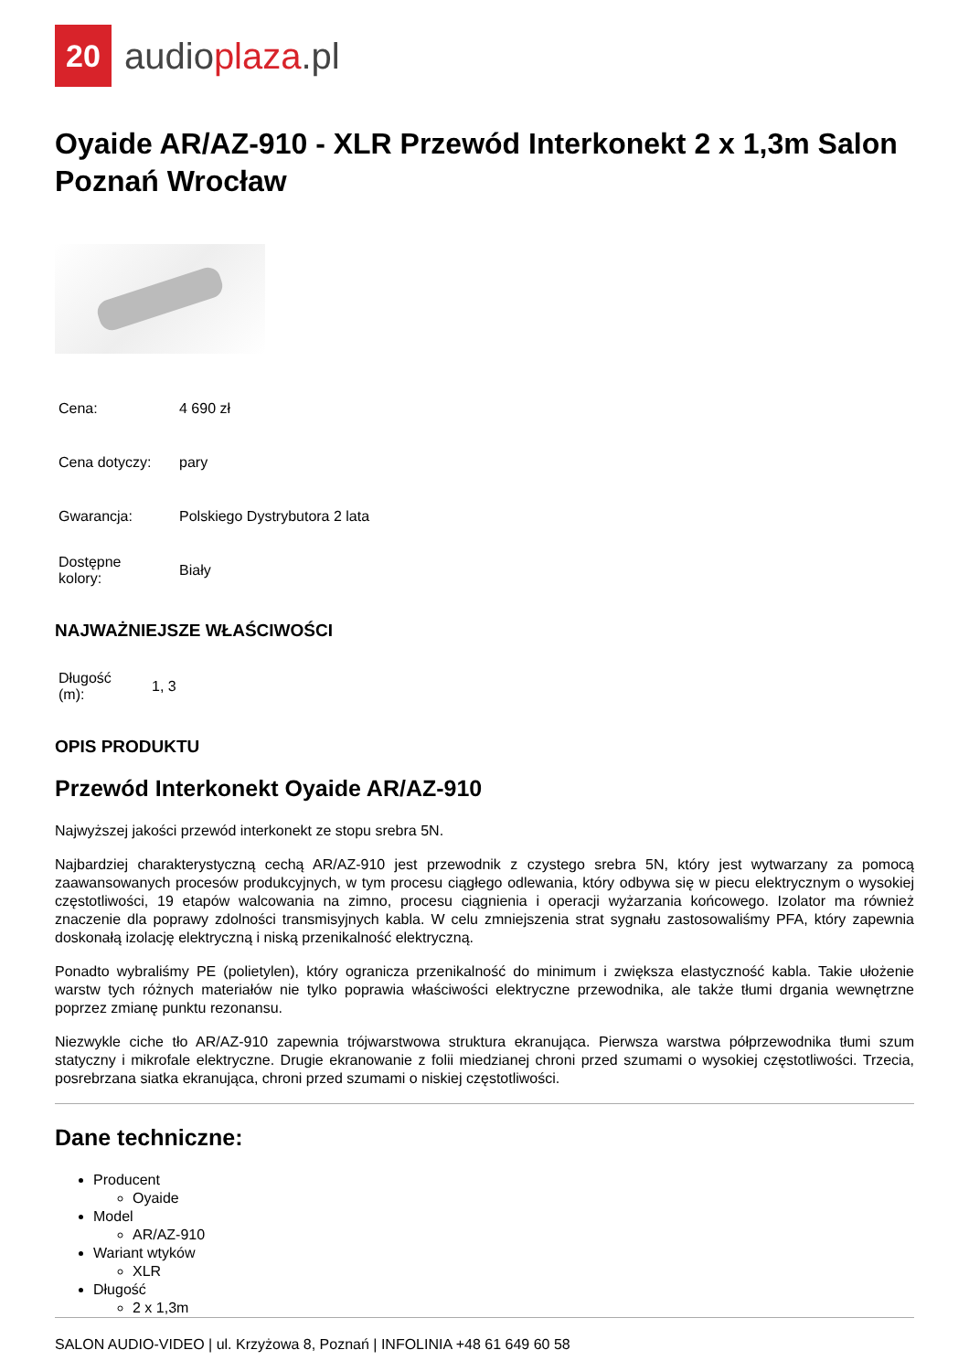20
audioplaza.pl
Oyaide AR/AZ-910 - XLR Przewód Interkonekt 2 x 1,3m Salon Poznań Wrocław
| Cena: | 4 690 zł |
| Cena dotyczy: | pary |
| Gwarancja: | Polskiego Dystrybutora 2 lata |
| Dostępne kolory: | Biały |
NAJWAŻNIEJSZE WŁAŚCIWOŚCI
| Długość (m): | 1, 3 |
OPIS PRODUKTU
Przewód Interkonekt Oyaide AR/AZ-910
Najwyższej jakości przewód interkonekt ze stopu srebra 5N.
Najbardziej charakterystyczną cechą AR/AZ-910 jest przewodnik z czystego srebra 5N, który jest wytwarzany za pomocą zaawansowanych procesów produkcyjnych, w tym procesu ciągłego odlewania, który odbywa się w piecu elektrycznym o wysokiej częstotliwości, 19 etapów walcowania na zimno, procesu ciągnienia i operacji wyżarzania końcowego. Izolator ma również znaczenie dla poprawy zdolności transmisyjnych kabla. W celu zmniejszenia strat sygnału zastosowaliśmy PFA, który zapewnia doskonałą izolację elektryczną i niską przenikalność elektryczną.
Ponadto wybraliśmy PE (polietylen), który ogranicza przenikalność do minimum i zwiększa elastyczność kabla. Takie ułożenie warstw tych różnych materiałów nie tylko poprawia właściwości elektryczne przewodnika, ale także tłumi drgania wewnętrzne poprzez zmianę punktu rezonansu.
Niezwykle ciche tło AR/AZ-910 zapewnia trójwarstwowa struktura ekranująca. Pierwsza warstwa półprzewodnika tłumi szum statyczny i mikrofale elektryczne. Drugie ekranowanie z folii miedzianej chroni przed szumami o wysokiej częstotliwości. Trzecia, posrebrzana siatka ekranująca, chroni przed szumami o niskiej częstotliwości.
Dane techniczne:
Producent
Oyaide
Model
AR/AZ-910
Wariant wtyków
XLR
Długość
2 x 1,3m
SALON AUDIO-VIDEO | ul. Krzyżowa 8, Poznań | INFOLINIA +48 61 649 60 58